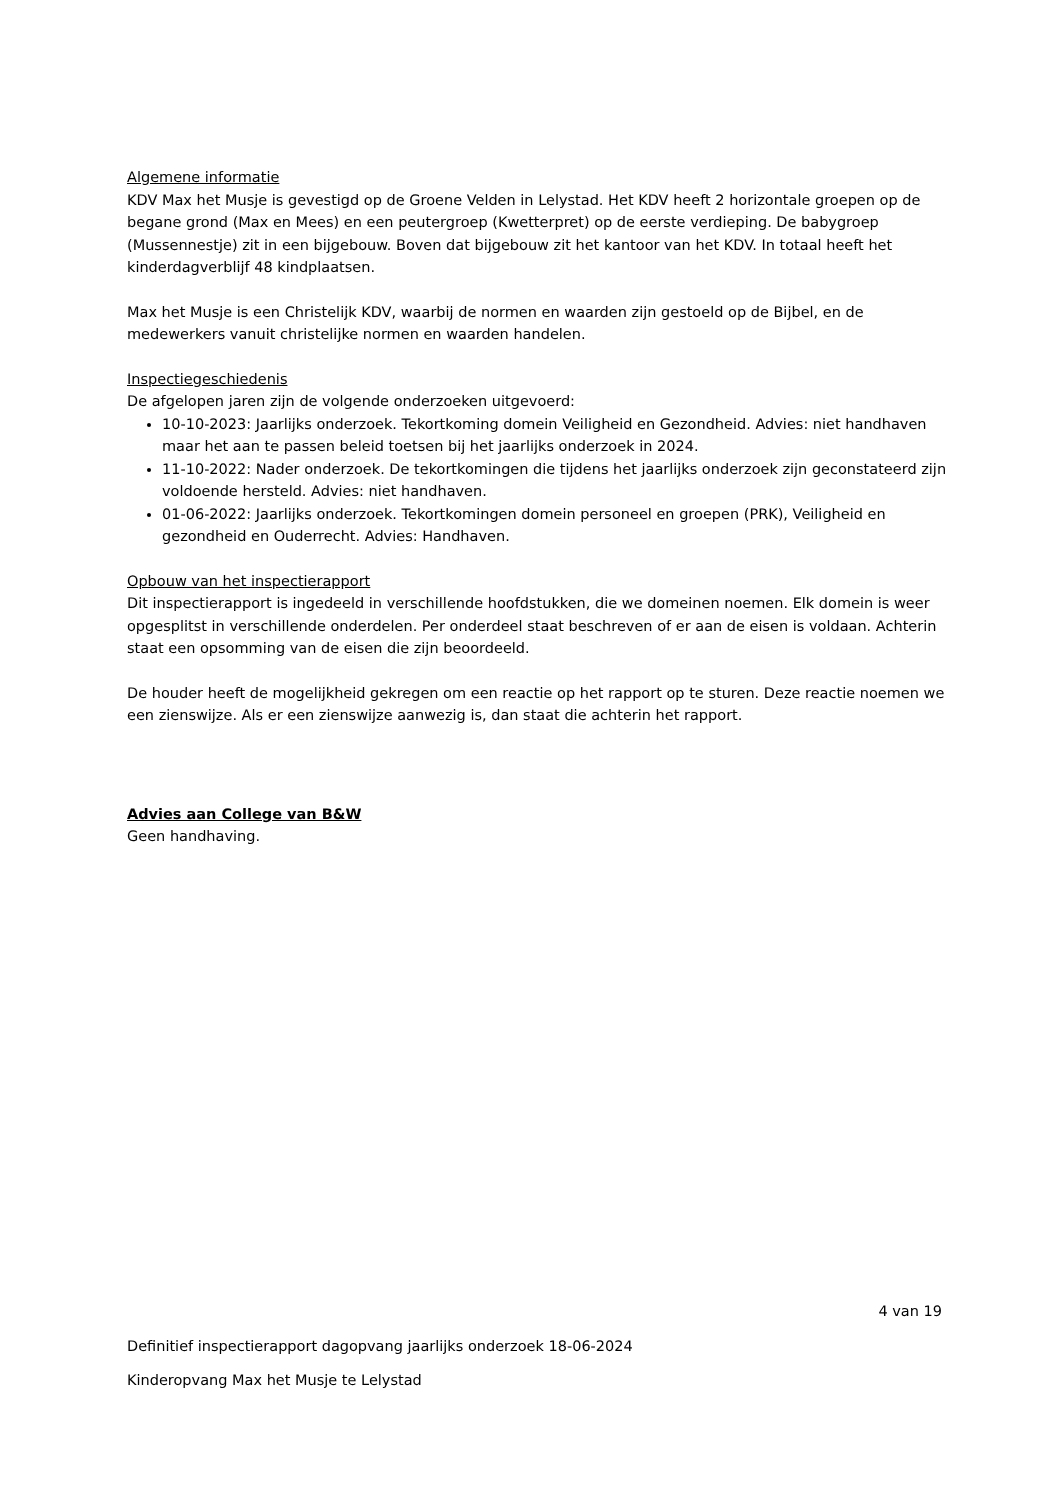Algemene informatie
KDV Max het Musje is gevestigd op de Groene Velden in Lelystad. Het KDV heeft 2 horizontale groepen op de begane grond (Max en Mees) en een peutergroep (Kwetterpret) op de eerste verdieping. De babygroep (Mussennestje) zit in een bijgebouw. Boven dat bijgebouw zit het kantoor van het KDV. In totaal heeft het kinderdagverblijf 48 kindplaatsen.
Max het Musje is een Christelijk KDV, waarbij de normen en waarden zijn gestoeld op de Bijbel, en de medewerkers vanuit christelijke normen en waarden handelen.
Inspectiegeschiedenis
De afgelopen jaren zijn de volgende onderzoeken uitgevoerd:
10-10-2023: Jaarlijks onderzoek. Tekortkoming domein Veiligheid en Gezondheid. Advies: niet handhaven maar het aan te passen beleid toetsen bij het jaarlijks onderzoek in 2024.
11-10-2022: Nader onderzoek. De tekortkomingen die tijdens het jaarlijks onderzoek zijn geconstateerd zijn voldoende hersteld. Advies: niet handhaven.
01-06-2022: Jaarlijks onderzoek. Tekortkomingen domein personeel en groepen (PRK), Veiligheid en gezondheid en Ouderrecht. Advies: Handhaven.
Opbouw van het inspectierapport
Dit inspectierapport is ingedeeld in verschillende hoofdstukken, die we domeinen noemen. Elk domein is weer opgesplitst in verschillende onderdelen. Per onderdeel staat beschreven of er aan de eisen is voldaan. Achterin staat een opsomming van de eisen die zijn beoordeeld.
De houder heeft de mogelijkheid gekregen om een reactie op het rapport op te sturen. Deze reactie noemen we een zienswijze. Als er een zienswijze aanwezig is, dan staat die achterin het rapport.
Advies aan College van B&W
Geen handhaving.
4 van 19
Definitief inspectierapport dagopvang jaarlijks onderzoek 18-06-2024
Kinderopvang Max het Musje te Lelystad